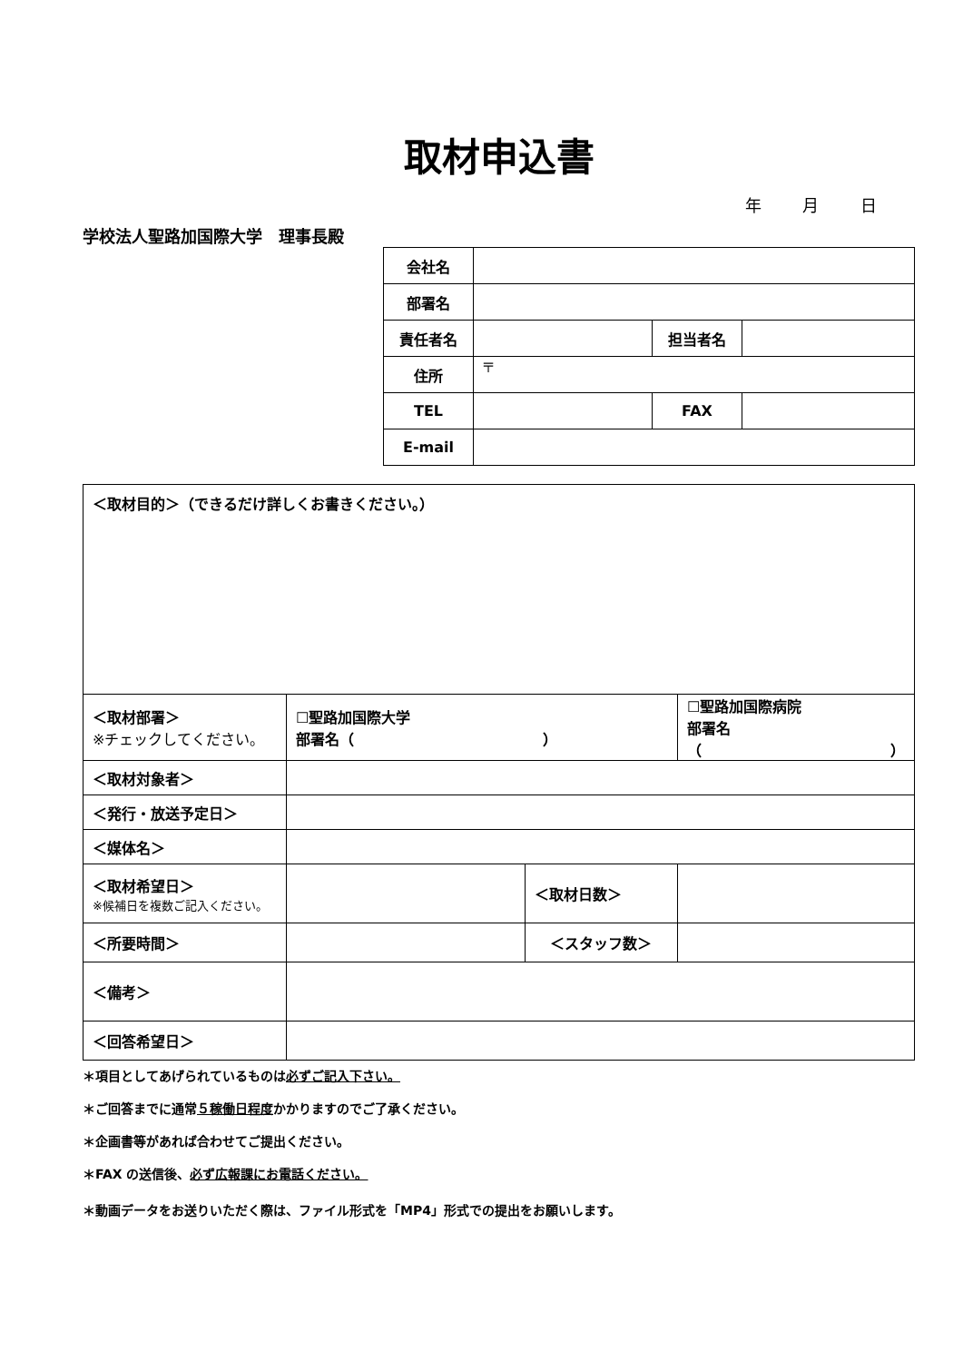取材申込書
年 月 日
学校法人聖路加国際大学　理事長殿
| 会社名 | | | |
| 部署名 | | | |
| 責任者名 | | 担当者名 | |
| 住所 | 〒 | | |
| TEL | | FAX | |
| E-mail | | | |
| ＜取材目的＞（できるだけ詳しくお書きください。） | | | |
| ＜取材部署＞ ※チェックしてください。 | ☐聖路加国際大学 部署名（ ） | | ☐聖路加国際病院 部署名（ ） |
| ＜取材対象者＞ | | | |
| ＜発行・放送予定日＞ | | | |
| ＜媒体名＞ | | | |
| ＜取材希望日＞ ※候補日を複数ご記入ください。 | | ＜取材日数＞ | |
| ＜所要時間＞ | | ＜スタッフ数＞ | |
| ＜備考＞ | | | |
| ＜回答希望日＞ | | | |
＊項目としてあげられているものは必ずご記入下さい。
＊ご回答までに通常５稼働日程度かかりますのでご了承ください。
＊企画書等があれば合わせてご提出ください。
＊FAX の送信後、必ず広報課にお電話ください。
＊動画データをお送りいただく際は、ファイル形式を「MP4」形式での提出をお願いします。